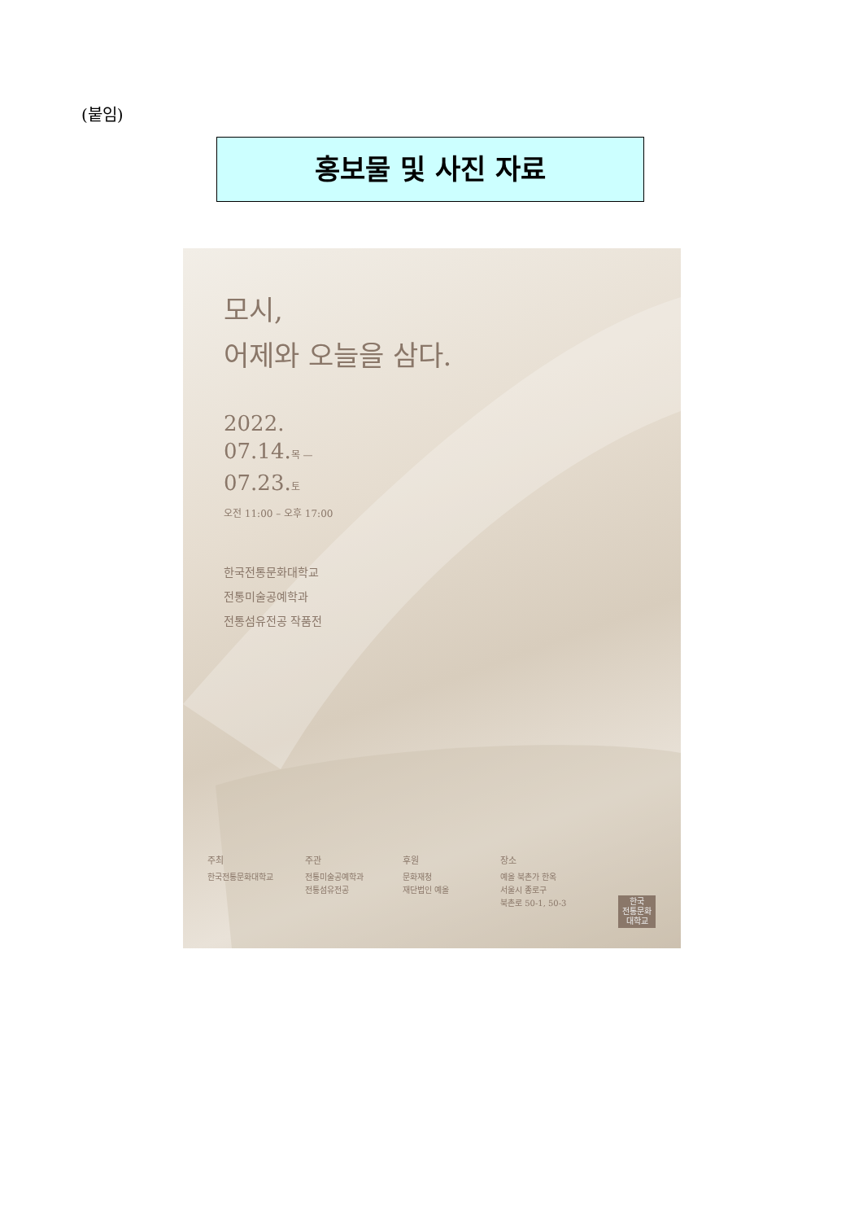(붙임)
홍보물 및 사진 자료
모시,
어제와 오늘을 삼다.
2022.
07.14.목 —
07.23.토
오전 11:00 – 오후 17:00
한국전통문화대학교
전통미술공예학과
전통섬유전공 작품전
주최
한국전통문화대학교
주관
전통미술공예학과
전통섬유전공
후원
문화재청
재단법인 예올
장소
예올 북촌가 한옥
서울시 종로구
북촌로 50-1, 50-3
한국
전통문화
대학교